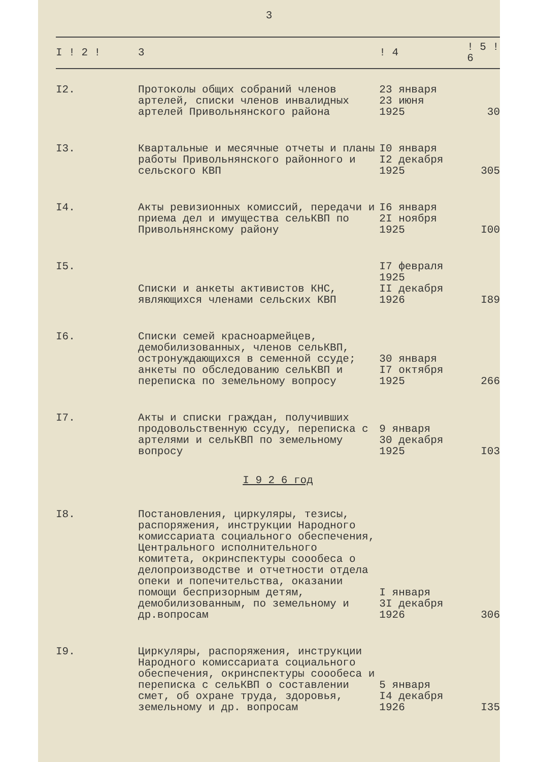3
| I ! 2 ! | 3 | ! 4 | ! 5 ! 6 |
| --- | --- | --- | --- |
| I2. | Протоколы общих собраний членов артелей, списки членов инвалидных артелей Привольнянского района | 23 января 23 июня 1925 | 30 |
| I3. | Квартальные и месячные отчеты и планы работы Привольнянского районного и сельского КВП | I0 января I2 декабря 1925 | 305 |
| I4. | Акты ревизионных комиссий, передачи и приема дел и имущества сельКВП по Привольнянскому району | I6 января 2I ноября 1925 | I00 |
| I5. | Списки и анкеты активистов КНС, являющихся членами сельских КВП | I7 февраля 1925 II декабря 1926 | I89 |
| I6. | Списки семей красноармейцев, демобилизованных, членов сельКВП, остронуждающихся в семенной ссуде; анкеты по обследованию сельКВП и переписка по земельному вопросу | 30 января I7 октября 1925 | 266 |
| I7. | Акты и списки граждан, получивших продовольственную ссуду, переписка с артелями и сельКВП по земельному вопросу | 9 января 30 декабря 1925 | I03 |
| I 9 2 6 год | | | |
| I8. | Постановления, циркуляры, тезисы, распоряжения, инструкции Народного комиссариата социального обеспечения, Центрального исполнительного комитета, окринспектуры соообеса о делопроизводстве и отчетности отдела опеки и попечительства, оказании помощи беспризорным детям, демобилизованным, по земельному и др.вопросам | I января 3I декабря 1926 | 306 |
| I9. | Циркуляры, распоряжения, инструкции Народного комиссариата социального обеспечения, окринспектуры соообеса и переписка с сельКВП о составлении смет, об охране труда, здоровья, земельному и др. вопросам | 5 января I4 декабря 1926 | I35 |